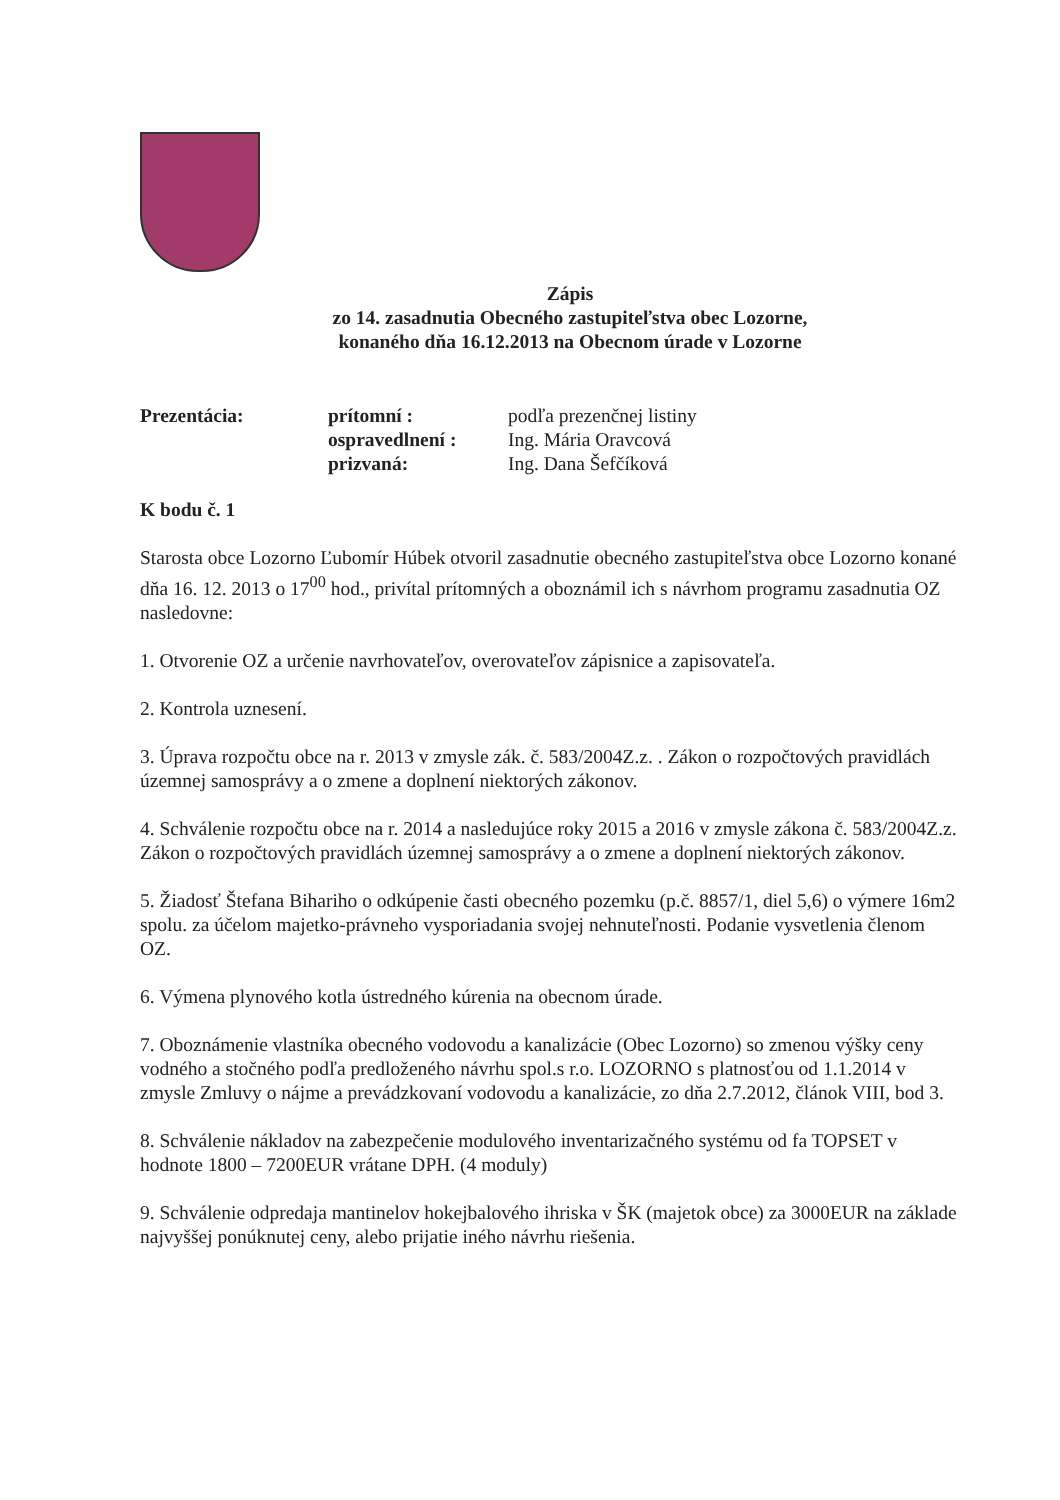Zápis
zo 14. zasadnutia Obecného zastupiteľstva obec Lozorne,
konaného dňa 16.12.2013 na Obecnom úrade v Lozorne
Prezentácia:
prítomní :
podľa prezenčnej listiny
ospravedlnení :
Ing. Mária Oravcová
prizvaná:
Ing. Dana Šefčíková
K bodu č. 1
Starosta obce Lozorno Ľubomír Húbek otvoril zasadnutie obecného zastupiteľstva obce Lozorno konané dňa 16. 12. 2013 o 17<sup>00</sup> hod., privítal prítomných a oboznámil ich s návrhom programu zasadnutia OZ nasledovne:
1. Otvorenie OZ a určenie navrhovateľov, overovateľov zápisnice a zapisovateľa.
2. Kontrola uznesení.
3. Úprava rozpočtu obce na r. 2013 v zmysle zák. č. 583/2004Z.z. . Zákon o rozpočtových pravidlách územnej samosprávy a o zmene a doplnení niektorých zákonov.
4. Schválenie rozpočtu obce na r. 2014 a nasledujúce roky 2015 a 2016 v zmysle zákona č. 583/2004Z.z. Zákon o rozpočtových pravidlách územnej samosprávy a o zmene a doplnení niektorých zákonov.
5. Žiadosť Štefana Bihariho o odkúpenie časti obecného pozemku (p.č. 8857/1, diel 5,6) o výmere 16m2 spolu. za účelom majetko-právneho vysporiadania svojej nehnuteľnosti. Podanie vysvetlenia členom OZ.
6. Výmena plynového kotla ústredného kúrenia na obecnom úrade.
7. Oboznámenie vlastníka obecného vodovodu a kanalizácie (Obec Lozorno) so zmenou výšky ceny vodného a stočného podľa predloženého návrhu spol.s r.o. LOZORNO s platnosťou od 1.1.2014 v zmysle Zmluvy o nájme a prevádzkovaní vodovodu a kanalizácie, zo dňa 2.7.2012, článok VIII, bod 3.
8. Schválenie nákladov na zabezpečenie modulového inventarizačného systému od fa TOPSET v hodnote 1800 – 7200EUR vrátane DPH. (4 moduly)
9. Schválenie odpredaja mantinelov hokejbalového ihriska v ŠK (majetok obce) za 3000EUR na základe najvyššej ponúknutej ceny, alebo prijatie iného návrhu riešenia.